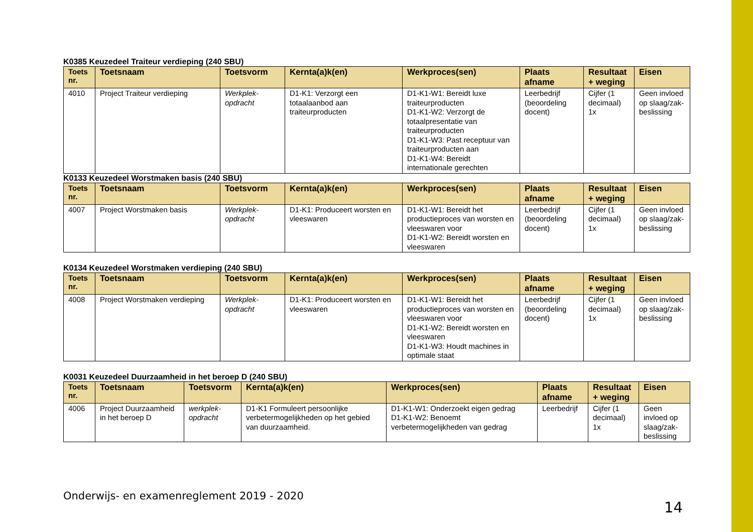K0385 Keuzedeel Traiteur verdieping (240 SBU)
| Toets nr. | Toetsnaam | Toetsvorm | Kernta(a)k(en) | Werkproces(sen) | Plaats afname | Resultaat + weging | Eisen |
| --- | --- | --- | --- | --- | --- | --- | --- |
| 4010 | Project Traiteur verdieping | Werkplek-opdracht | D1-K1: Verzorgt een totaalaanbod aan traiteurproducten | D1-K1-W1: Bereidt luxe traiteurproducten D1-K1-W2: Verzorgt de totaalpresentatie van traiteurproducten D1-K1-W3: Past receptuur van traiteurproducten aan D1-K1-W4: Bereidt internationale gerechten | Leerbedrijf (beoordeling docent) | Cijfer (1 decimaal) 1x | Geen invloed op slaag/zak-beslissing |
K0133 Keuzedeel Worstmaken basis (240 SBU)
| Toets nr. | Toetsnaam | Toetsvorm | Kernta(a)k(en) | Werkproces(sen) | Plaats afname | Resultaat + weging | Eisen |
| --- | --- | --- | --- | --- | --- | --- | --- |
| 4007 | Project Worstmaken basis | Werkplek-opdracht | D1-K1: Produceert worsten en vleeswaren | D1-K1-W1: Bereidt het productieproces van worsten en vleeswaren voor D1-K1-W2: Bereidt worsten en vleeswaren | Leerbedrijf (beoordeling docent) | Cijfer (1 decimaal) 1x | Geen invloed op slaag/zak-beslissing |
K0134 Keuzedeel Worstmaken verdieping (240 SBU)
| Toets nr. | Toetsnaam | Toetsvorm | Kernta(a)k(en) | Werkproces(sen) | Plaats afname | Resultaat + weging | Eisen |
| --- | --- | --- | --- | --- | --- | --- | --- |
| 4008 | Project Worstmaken verdieping | Werkplek-opdracht | D1-K1: Produceert worsten en vleeswaren | D1-K1-W1: Bereidt het productieproces van worsten en vleeswaren voor D1-K1-W2: Bereidt worsten en vleeswaren D1-K1-W3: Houdt machines in optimale staat | Leerbedrijf (beoordeling docent) | Cijfer (1 decimaal) 1x | Geen invloed op slaag/zak-beslissing |
K0031 Keuzedeel Duurzaamheid in het beroep D (240 SBU)
| Toets nr. | Toetsnaam | Toetsvorm | Kernta(a)k(en) | Werkproces(sen) | Plaats afname | Resultaat + weging | Eisen |
| --- | --- | --- | --- | --- | --- | --- | --- |
| 4006 | Project Duurzaamheid in het beroep D | werkplek-opdracht | D1-K1 Formuleert persoonlijke verbetermogelijkheden op het gebied van duurzaamheid. | D1-K1-W1: Onderzoekt eigen gedrag D1-K1-W2: Benoemt verbetermogelijkheden van gedrag | Leerbedrijf | Cijfer (1 decimaal) 1x | Geen invloed op slaag/zak-beslissing |
Onderwijs- en examenreglement 2019 - 2020
14